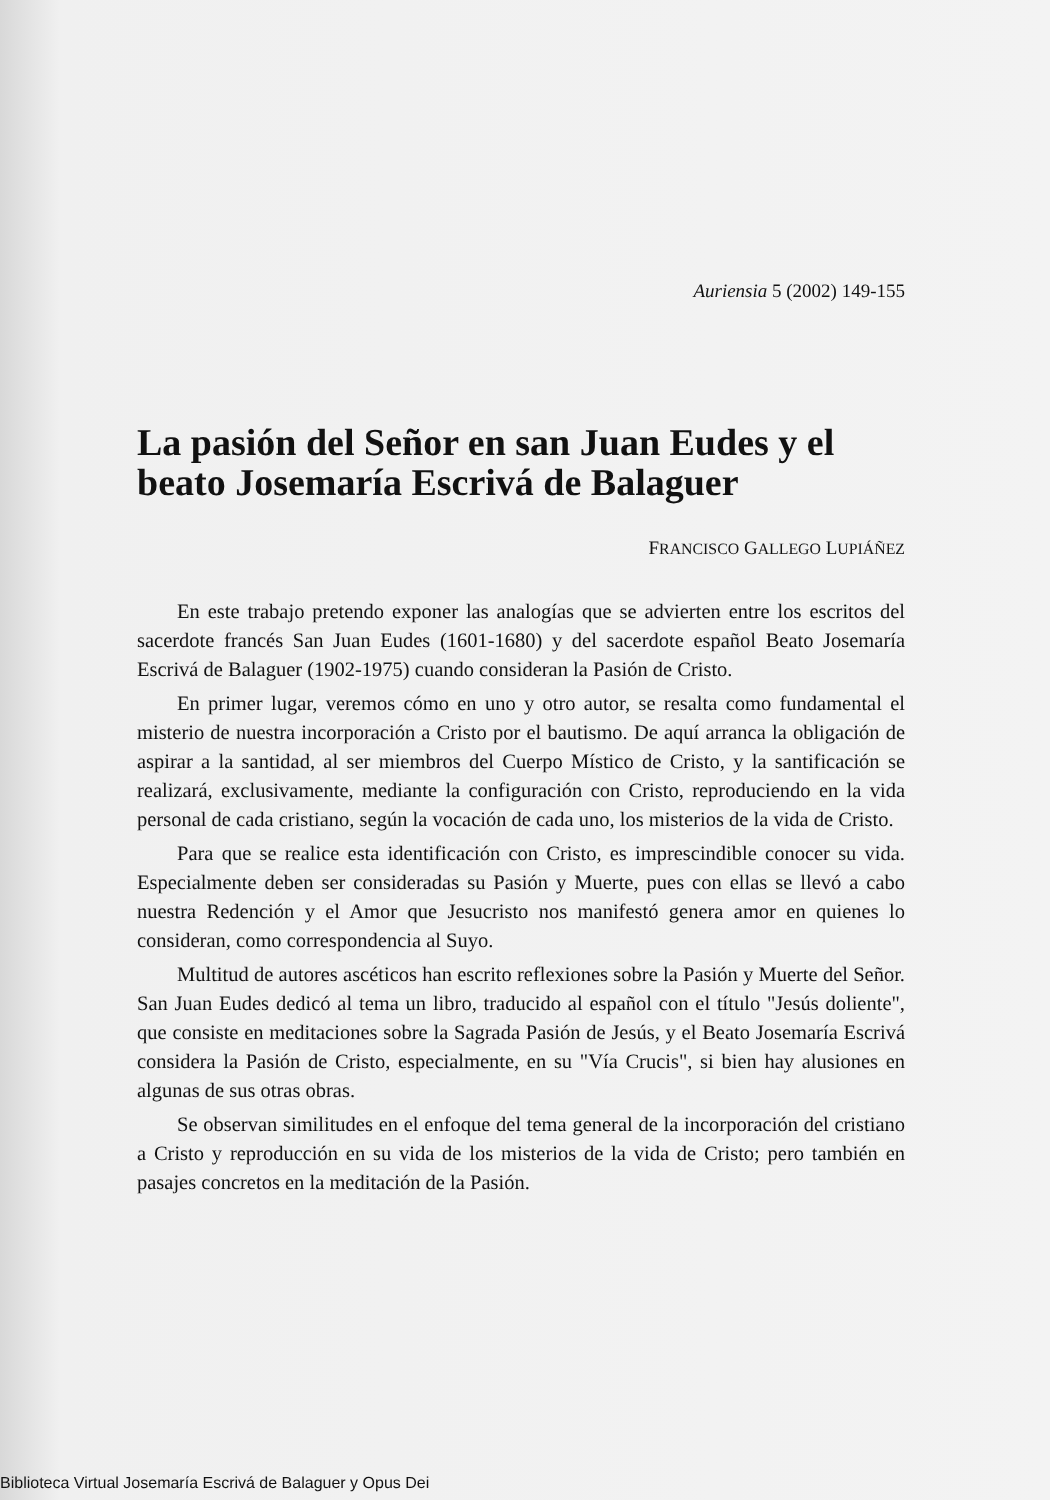Auriensia 5 (2002) 149-155
La pasión del Señor en san Juan Eudes y el beato Josemaría Escrivá de Balaguer
FRANCISCO GALLEGO LUPIÁÑEZ
En este trabajo pretendo exponer las analogías que se advierten entre los escritos del sacerdote francés San Juan Eudes (1601-1680) y del sacerdote español Beato Josemaría Escrivá de Balaguer (1902-1975) cuando consideran la Pasión de Cristo.
En primer lugar, veremos cómo en uno y otro autor, se resalta como fundamental el misterio de nuestra incorporación a Cristo por el bautismo. De aquí arranca la obligación de aspirar a la santidad, al ser miembros del Cuerpo Místico de Cristo, y la santificación se realizará, exclusivamente, mediante la configuración con Cristo, reproduciendo en la vida personal de cada cristiano, según la vocación de cada uno, los misterios de la vida de Cristo.
Para que se realice esta identificación con Cristo, es imprescindible conocer su vida. Especialmente deben ser consideradas su Pasión y Muerte, pues con ellas se llevó a cabo nuestra Redención y el Amor que Jesucristo nos manifestó genera amor en quienes lo consideran, como correspondencia al Suyo.
Multitud de autores ascéticos han escrito reflexiones sobre la Pasión y Muerte del Señor. San Juan Eudes dedicó al tema un libro, traducido al español con el título "Jesús doliente", que consiste en meditaciones sobre la Sagrada Pasión de Jesús, y el Beato Josemaría Escrivá considera la Pasión de Cristo, especialmente, en su "Vía Crucis", si bien hay alusiones en algunas de sus otras obras.
Se observan similitudes en el enfoque del tema general de la incorporación del cristiano a Cristo y reproducción en su vida de los misterios de la vida de Cristo; pero también en pasajes concretos en la meditación de la Pasión.
Biblioteca Virtual Josemaría Escrivá de Balaguer y Opus Dei